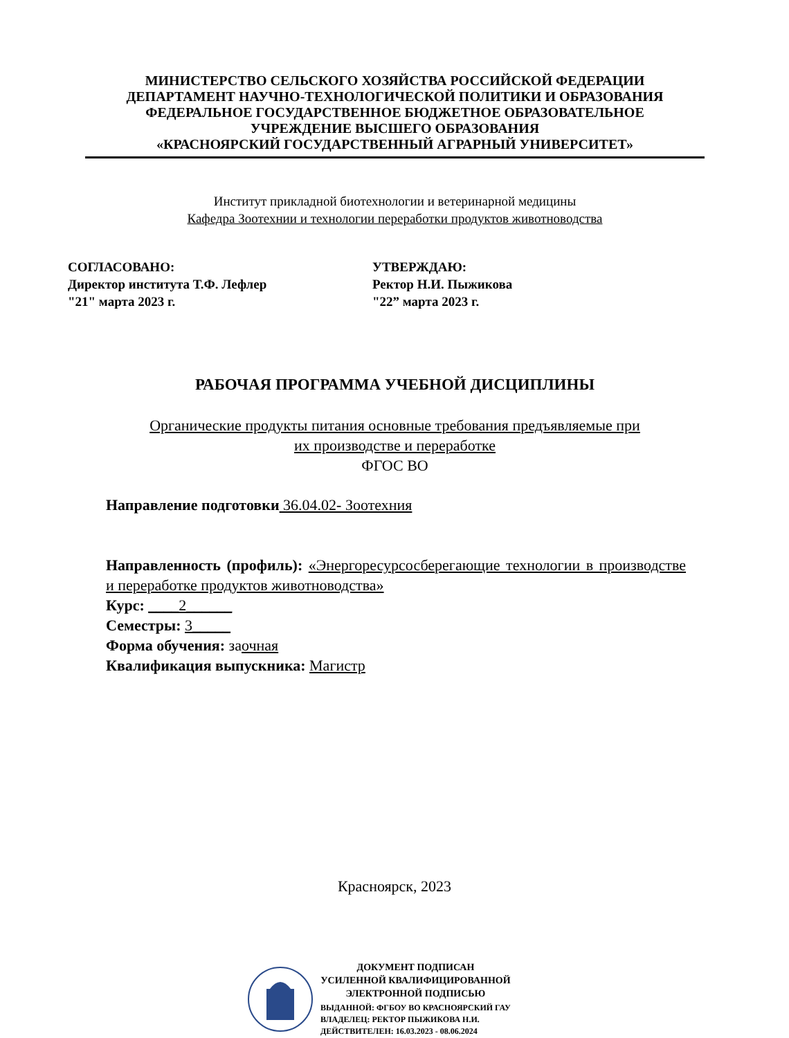МИНИСТЕРСТВО СЕЛЬСКОГО ХОЗЯЙСТВА РОССИЙСКОЙ ФЕДЕРАЦИИ
ДЕПАРТАМЕНТ НАУЧНО-ТЕХНОЛОГИЧЕСКОЙ ПОЛИТИКИ И ОБРАЗОВАНИЯ
ФЕДЕРАЛЬНОЕ ГОСУДАРСТВЕННОЕ БЮДЖЕТНОЕ ОБРАЗОВАТЕЛЬНОЕ
УЧРЕЖДЕНИЕ ВЫСШЕГО ОБРАЗОВАНИЯ
«КРАСНОЯРСКИЙ ГОСУДАРСТВЕННЫЙ АГРАРНЫЙ УНИВЕРСИТЕТ»
Институт прикладной биотехнологии и ветеринарной медицины
Кафедра Зоотехнии и технологии переработки продуктов животноводства
СОГЛАСОВАНО:
Директор института Т.Ф. Лефлер
"21" марта 2023 г.
УТВЕРЖДАЮ:
Ректор Н.И. Пыжикова
"22” марта 2023 г.
РАБОЧАЯ ПРОГРАММА УЧЕБНОЙ ДИСЦИПЛИНЫ
Органические продукты питания основные требования предъявляемые при
их производстве и переработке
ФГОС ВО
Направление подготовки 36.04.02- Зоотехния
Направленность (профиль): «Энергоресурсосберегающие технологии в производстве и переработке продуктов животноводства»
Курс: ____2______
Семестры: 3_____
Форма обучения: заочная
Квалификация выпускника: Магистр
Красноярск, 2023
ДОКУМЕНТ ПОДПИСАН
УСИЛЕННОЙ КВАЛИФИЦИРОВАННОЙ
ЭЛЕКТРОННОЙ ПОДПИСЬЮ
ВЫДАННОЙ: ФГБОУ ВО КРАСНОЯРСКИЙ ГАУ
ВЛАДЕЛЕЦ: РЕКТОР ПЫЖИКОВА Н.И.
ДЕЙСТВИТЕЛЕН: 16.03.2023 - 08.06.2024